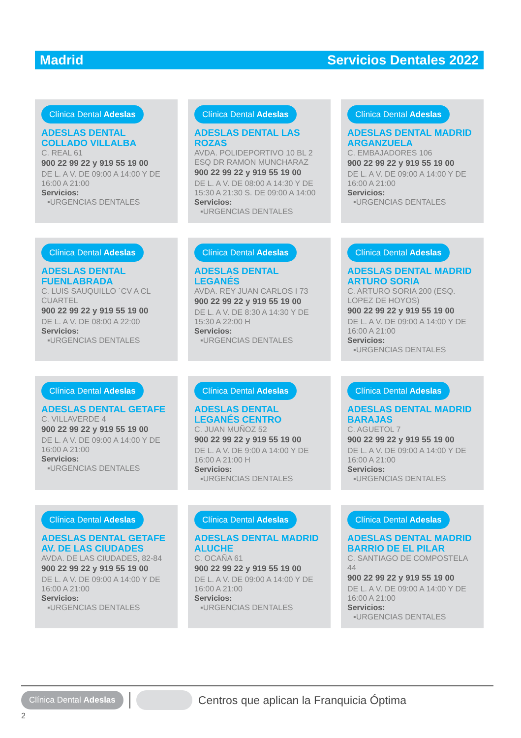Madrid Servicios Dentales 2022
Clínica Dental Adeslas
ADESLAS DENTAL COLLADO VILLALBA
C. REAL 61
900 22 99 22 y 919 55 19 00
DE L. A V. DE 09:00 A 14:00 Y DE 16:00 A 21:00
Servicios:
▪URGENCIAS DENTALES
Clínica Dental Adeslas
ADESLAS DENTAL LAS ROZAS
AVDA. POLIDEPORTIVO 10 BL 2 ESQ DR RAMON MUNCHARAZ
900 22 99 22 y 919 55 19 00
DE L. A V. DE 08:00 A 14:30 Y DE 15:30 A 21:30 S. DE 09:00 A 14:00
Servicios:
▪URGENCIAS DENTALES
Clínica Dental Adeslas
ADESLAS DENTAL MADRID ARGANZUELA
C. EMBAJADORES 106
900 22 99 22 y 919 55 19 00
DE L. A V. DE 09:00 A 14:00 Y DE 16:00 A 21:00
Servicios:
▪URGENCIAS DENTALES
Clínica Dental Adeslas
ADESLAS DENTAL FUENLABRADA
C. LUIS SAUQUILLO ´CV A CL CUARTEL
900 22 99 22 y 919 55 19 00
DE L. A V. DE 08:00 A 22:00
Servicios:
▪URGENCIAS DENTALES
Clínica Dental Adeslas
ADESLAS DENTAL LEGANÉS
AVDA. REY JUAN CARLOS I 73
900 22 99 22 y 919 55 19 00
DE L. A V. DE 8:30 A 14:30 Y DE 15:30 A 22:00 H
Servicios:
▪URGENCIAS DENTALES
Clínica Dental Adeslas
ADESLAS DENTAL MADRID ARTURO SORIA
C. ARTURO SORIA 200 (ESQ. LOPEZ DE HOYOS)
900 22 99 22 y 919 55 19 00
DE L. A V. DE 09:00 A 14:00 Y DE 16:00 A 21:00
Servicios:
▪URGENCIAS DENTALES
Clínica Dental Adeslas
ADESLAS DENTAL GETAFE
C. VILLAVERDE 4
900 22 99 22 y 919 55 19 00
DE L. A V. DE 09:00 A 14:00 Y DE 16:00 A 21:00
Servicios:
▪URGENCIAS DENTALES
Clínica Dental Adeslas
ADESLAS DENTAL LEGANÉS CENTRO
C. JUAN MUÑOZ 52
900 22 99 22 y 919 55 19 00
DE L. A V. DE 9:00 A 14:00 Y DE 16:00 A 21:00 H
Servicios:
▪URGENCIAS DENTALES
Clínica Dental Adeslas
ADESLAS DENTAL MADRID BARAJAS
C. AGUETOL 7
900 22 99 22 y 919 55 19 00
DE L. A V. DE 09:00 A 14:00 Y DE 16:00 A 21:00
Servicios:
▪URGENCIAS DENTALES
Clínica Dental Adeslas
ADESLAS DENTAL GETAFE AV. DE LAS CIUDADES
AVDA. DE LAS CIUDADES, 82-84
900 22 99 22 y 919 55 19 00
DE L. A V. DE 09:00 A 14:00 Y DE 16:00 A 21:00
Servicios:
▪URGENCIAS DENTALES
Clínica Dental Adeslas
ADESLAS DENTAL MADRID ALUCHE
C. OCAÑA 61
900 22 99 22 y 919 55 19 00
DE L. A V. DE 09:00 A 14:00 Y DE 16:00 A 21:00
Servicios:
▪URGENCIAS DENTALES
Clínica Dental Adeslas
ADESLAS DENTAL MADRID BARRIO DE EL PILAR
C. SANTIAGO DE COMPOSTELA 44
900 22 99 22 y 919 55 19 00
DE L. A V. DE 09:00 A 14:00 Y DE 16:00 A 21:00
Servicios:
▪URGENCIAS DENTALES
Clínica Dental Adeslas Centros que aplican la Franquicia Óptima
2